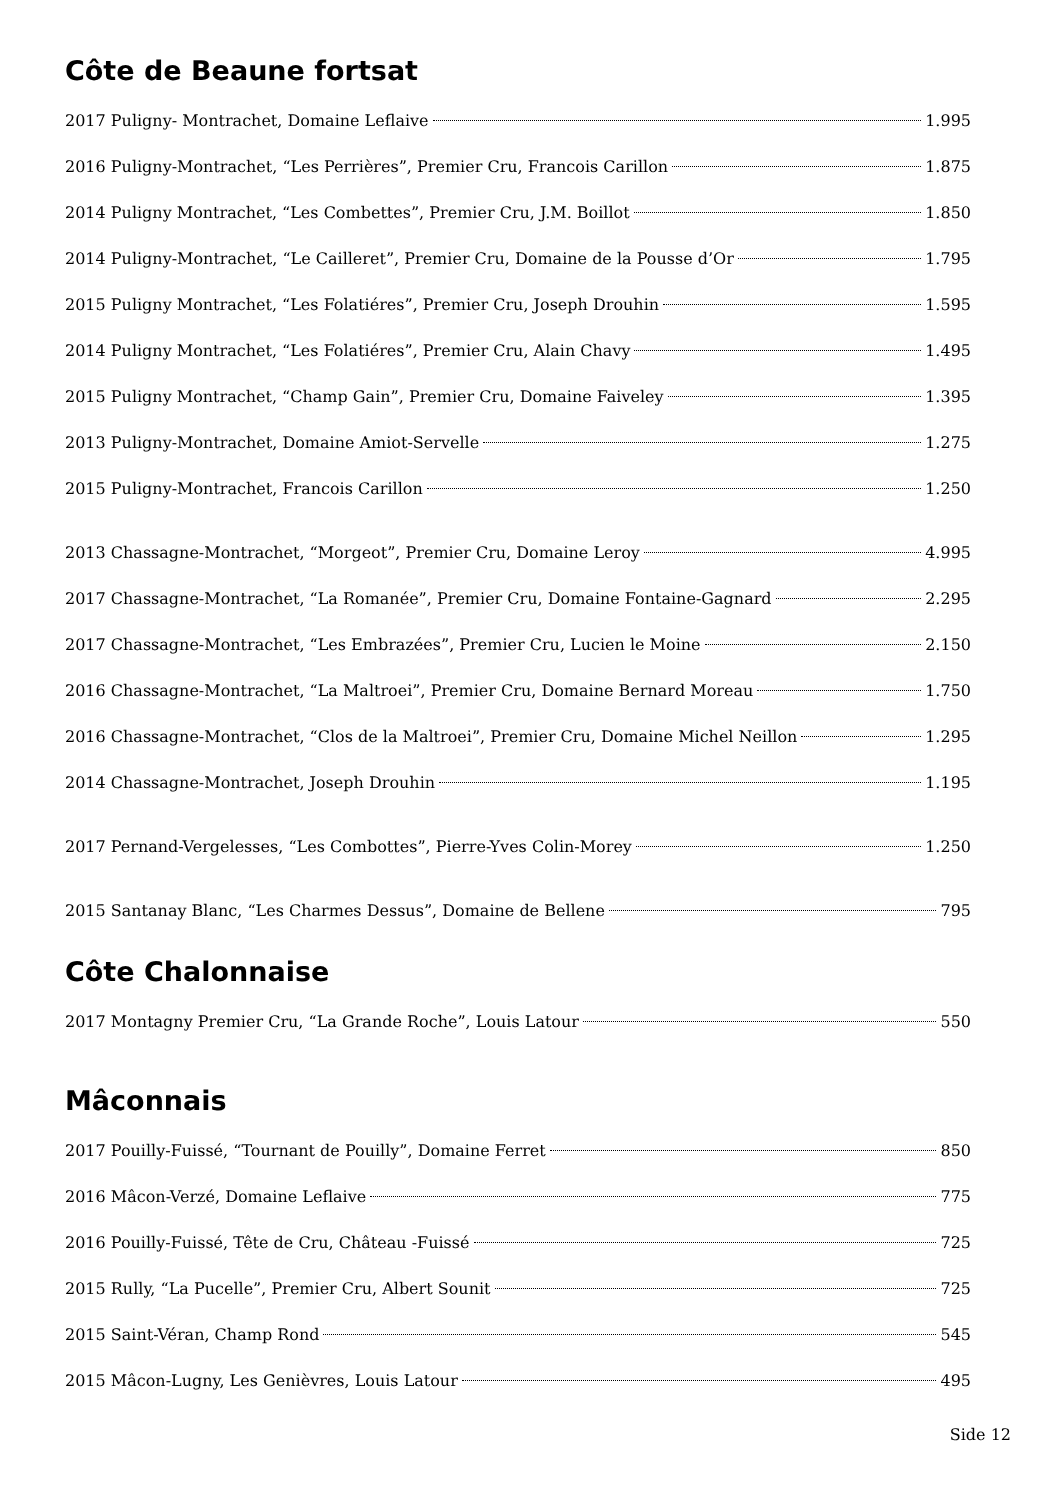Côte de Beaune fortsat
2017 Puligny- Montrachet, Domaine Leflaive 1.995
2016 Puligny-Montrachet, “Les Perrières”, Premier Cru, Francois Carillon 1.875
2014 Puligny Montrachet, “Les Combettes”, Premier Cru, J.M. Boillot 1.850
2014 Puligny-Montrachet, “Le Cailleret”, Premier Cru, Domaine de la Pousse d’Or 1.795
2015 Puligny Montrachet, “Les Folatiéres”, Premier Cru, Joseph Drouhin 1.595
2014 Puligny Montrachet, “Les Folatiéres”, Premier Cru, Alain Chavy 1.495
2015 Puligny Montrachet, “Champ Gain”, Premier Cru, Domaine Faiveley 1.395
2013 Puligny-Montrachet, Domaine Amiot-Servelle 1.275
2015 Puligny-Montrachet, Francois Carillon 1.250
2013 Chassagne-Montrachet, “Morgeot”, Premier Cru, Domaine Leroy 4.995
2017 Chassagne-Montrachet, “La Romanée”, Premier Cru, Domaine Fontaine-Gagnard 2.295
2017 Chassagne-Montrachet, “Les Embrazées”, Premier Cru, Lucien le Moine 2.150
2016 Chassagne-Montrachet, “La Maltroei”, Premier Cru, Domaine Bernard Moreau 1.750
2016 Chassagne-Montrachet, “Clos de la Maltroei”, Premier Cru, Domaine Michel Neillon 1.295
2014 Chassagne-Montrachet, Joseph Drouhin 1.195
2017 Pernand-Vergelesses, “Les Combottes”, Pierre-Yves Colin-Morey 1.250
2015 Santanay Blanc, “Les Charmes Dessus”, Domaine de Bellene 795
Côte Chalonnaise
2017 Montagny Premier Cru, “La Grande Roche”, Louis Latour 550
Mâconnais
2017 Pouilly-Fuissé, “Tournant de Pouilly”, Domaine Ferret 850
2016 Mâcon-Verzé, Domaine Leflaive 775
2016 Pouilly-Fuissé, Tête de Cru, Château -Fuissé 725
2015 Rully, “La Pucelle”, Premier Cru, Albert Sounit 725
2015 Saint-Véran, Champ Rond 545
2015 Mâcon-Lugny, Les Genièvres, Louis Latour 495
Side 12